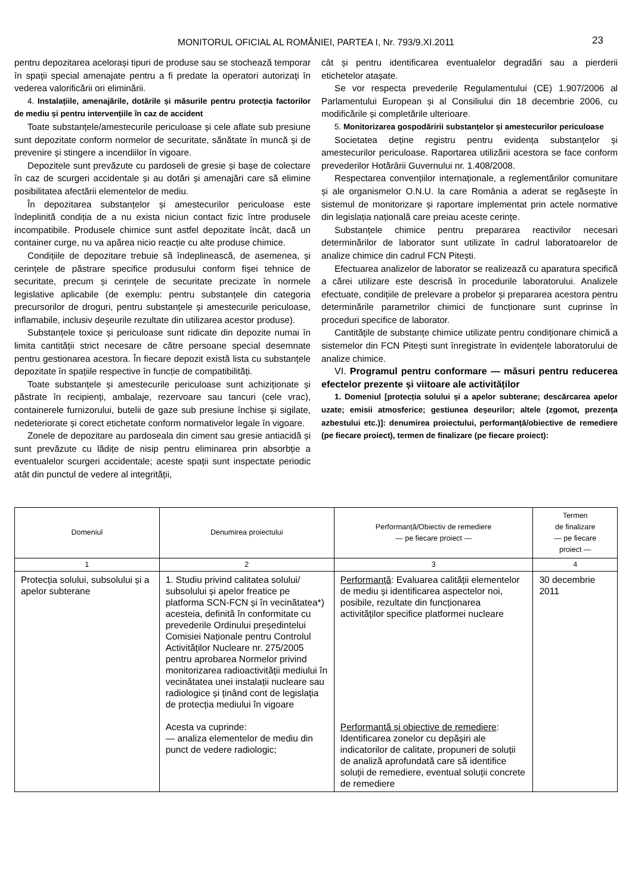MONITORUL OFICIAL AL ROMÂNIEI, PARTEA I, Nr. 793/9.XI.2011 23
pentru depozitarea acelorași tipuri de produse sau se stochează temporar în spații special amenajate pentru a fi predate la operatori autorizați în vederea valorificării ori eliminării.
4. Instalațiile, amenajările, dotările și măsurile pentru protecția factorilor de mediu și pentru intervențiile în caz de accident
Toate substanțele/amestecurile periculoase și cele aflate sub presiune sunt depozitate conform normelor de securitate, sănătate în muncă și de prevenire și stingere a incendiilor în vigoare.
Depozitele sunt prevăzute cu pardoseli de gresie și bașe de colectare în caz de scurgeri accidentale și au dotări și amenajări care să elimine posibilitatea afectării elementelor de mediu.
În depozitarea substanțelor și amestecurilor periculoase este îndeplinită condiția de a nu exista niciun contact fizic între produsele incompatibile. Produsele chimice sunt astfel depozitate încât, dacă un container curge, nu va apărea nicio reacție cu alte produse chimice.
Condițiile de depozitare trebuie să îndeplinească, de asemenea, și cerințele de păstrare specifice produsului conform fișei tehnice de securitate, precum și cerințele de securitate precizate în normele legislative aplicabile (de exemplu: pentru substanțele din categoria precursorilor de droguri, pentru substanțele și amestecurile periculoase, inflamabile, inclusiv deșeurile rezultate din utilizarea acestor produse).
Substanțele toxice și periculoase sunt ridicate din depozite numai în limita cantității strict necesare de către persoane special desemnate pentru gestionarea acestora. În fiecare depozit există lista cu substanțele depozitate în spațiile respective în funcție de compatibilități.
Toate substanțele și amestecurile periculoase sunt achiziționate și păstrate în recipienți, ambalaje, rezervoare sau tancuri (cele vrac), containerele furnizorului, butelii de gaze sub presiune închise și sigilate, nedeteriorate și corect etichetate conform normativelor legale în vigoare.
Zonele de depozitare au pardoseala din ciment sau gresie antiacidă și sunt prevăzute cu lădițe de nisip pentru eliminarea prin absorbție a eventualelor scurgeri accidentale; aceste spații sunt inspectate periodic atât din punctul de vedere al integrității,
cât și pentru identificarea eventualelor degradări sau a pierderii etichetelor atașate.
Se vor respecta prevederile Regulamentului (CE) 1.907/2006 al Parlamentului European și al Consiliului din 18 decembrie 2006, cu modificările și completările ulterioare.
5. Monitorizarea gospodăririi substanțelor și amestecurilor periculoase
Societatea deține registru pentru evidența substanțelor și amestecurilor periculoase. Raportarea utilizării acestora se face conform prevederilor Hotărârii Guvernului nr. 1.408/2008.
Respectarea convențiilor internaționale, a reglementărilor comunitare și ale organismelor O.N.U. la care România a aderat se regăsește în sistemul de monitorizare și raportare implementat prin actele normative din legislația națională care preiau aceste cerințe.
Substanțele chimice pentru prepararea reactivilor necesari determinărilor de laborator sunt utilizate în cadrul laboratoarelor de analize chimice din cadrul FCN Pitești.
Efectuarea analizelor de laborator se realizează cu aparatura specifică a cărei utilizare este descrisă în procedurile laboratorului. Analizele efectuate, condițiile de prelevare a probelor și prepararea acestora pentru determinările parametrilor chimici de funcționare sunt cuprinse în proceduri specifice de laborator.
Cantitățile de substanțe chimice utilizate pentru condiționare chimică a sistemelor din FCN Pitești sunt înregistrate în evidențele laboratorului de analize chimice.
VI. Programul pentru conformare — măsuri pentru reducerea efectelor prezente și viitoare ale activităților
1. Domeniul [protecția solului și a apelor subterane; descărcarea apelor uzate; emisii atmosferice; gestiunea deșeurilor; altele (zgomot, prezența azbestului etc.)]: denumirea proiectului, performanță/obiective de remediere (pe fiecare proiect), termen de finalizare (pe fiecare proiect):
| Domeniul | Denumirea proiectului | Performanță/Obiectiv de remediere — pe fiecare proiect — | Termen de finalizare — pe fiecare proiect — |
| --- | --- | --- | --- |
| 1 | 2 | 3 | 4 |
| Protecția solului, subsolului și a apelor subterane | 1. Studiu privind calitatea solului/ subsolului și apelor freatice pe platforma SCN-FCN și în vecinătatea*) acesteia, definită în conformitate cu prevederile Ordinului președintelui Comisiei Naționale pentru Controlul Activităților Nucleare nr. 275/2005 pentru aprobarea Normelor privind monitorizarea radioactivității mediului în vecinătatea unei instalații nucleare sau radiologice și ținând cont de legislația de protecția mediului în vigoare Acesta va cuprinde: — analiza elementelor de mediu din punct de vedere radiologic; | Performanță : Evaluarea calității elementelor de mediu și identificarea aspectelor noi, posibile, rezultate din funcționarea activităților specifice platformei nucleare Performanță și obiective de remediere : Identificarea zonelor cu depășiri ale indicatorilor de calitate, propuneri de soluții de analiză aprofundată care să identifice soluții de remediere, eventual soluții concrete de remediere | 30 decembrie 2011 |